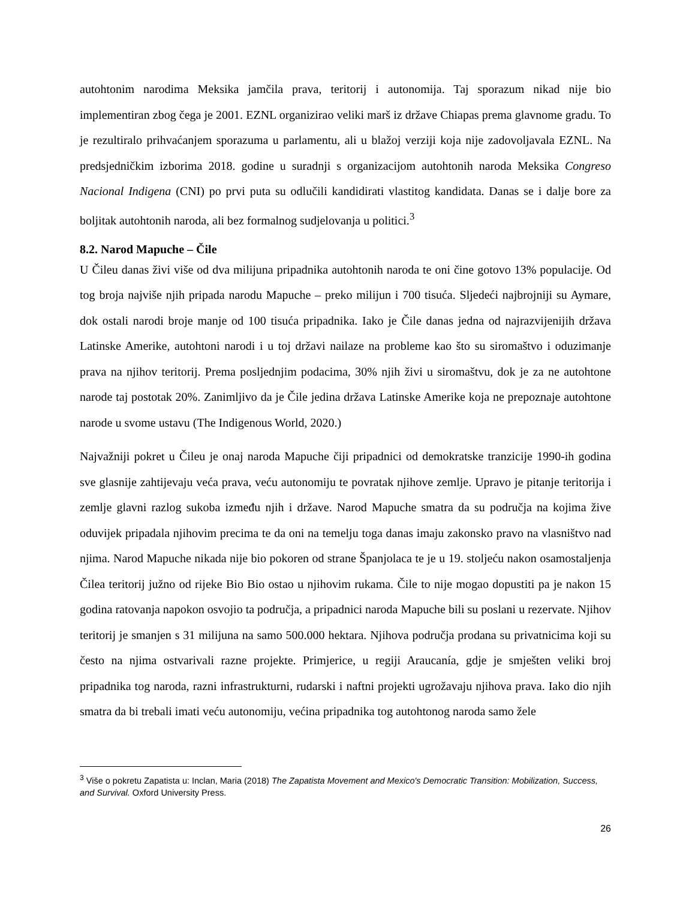autohtonim narodima Meksika jamčila prava, teritorij i autonomija. Taj sporazum nikad nije bio implementiran zbog čega je 2001. EZNL organizirao veliki marš iz države Chiapas prema glavnome gradu. To je rezultiralo prihvaćanjem sporazuma u parlamentu, ali u blažoj verziji koja nije zadovoljavala EZNL. Na predsjedničkim izborima 2018. godine u suradnji s organizacijom autohtonih naroda Meksika Congreso Nacional Indigena (CNI) po prvi puta su odlučili kandidirati vlastitog kandidata. Danas se i dalje bore za boljitak autohtonih naroda, ali bez formalnog sudjelovanja u politici.<sup>3</sup>
8.2. Narod Mapuche – Čile
U Čileu danas živi više od dva milijuna pripadnika autohtonih naroda te oni čine gotovo 13% populacije. Od tog broja najviše njih pripada narodu Mapuche – preko milijun i 700 tisuća. Sljedeći najbrojniji su Aymare, dok ostali narodi broje manje od 100 tisuća pripadnika. Iako je Čile danas jedna od najrazvijenijih država Latinske Amerike, autohtoni narodi i u toj državi nailaze na probleme kao što su siromaštvo i oduzimanje prava na njihov teritorij. Prema posljednjim podacima, 30% njih živi u siromaštvu, dok je za ne autohtone narode taj postotak 20%. Zanimljivo da je Čile jedina država Latinske Amerike koja ne prepoznaje autohtone narode u svome ustavu (The Indigenous World, 2020.)
Najvažniji pokret u Čileu je onaj naroda Mapuche čiji pripadnici od demokratske tranzicije 1990-ih godina sve glasnije zahtijevaju veća prava, veću autonomiju te povratak njihove zemlje. Upravo je pitanje teritorija i zemlje glavni razlog sukoba između njih i države. Narod Mapuche smatra da su područja na kojima žive oduvijek pripadala njihovim precima te da oni na temelju toga danas imaju zakonsko pravo na vlasništvo nad njima. Narod Mapuche nikada nije bio pokoren od strane Španjolaca te je u 19. stoljeću nakon osamostaljenja Čilea teritorij južno od rijeke Bio Bio ostao u njihovim rukama. Čile to nije mogao dopustiti pa je nakon 15 godina ratovanja napokon osvojio ta područja, a pripadnici naroda Mapuche bili su poslani u rezervate. Njihov teritorij je smanjen s 31 milijuna na samo 500.000 hektara. Njihova područja prodana su privatnicima koji su često na njima ostvarivali razne projekte. Primjerice, u regiji Araucanía, gdje je smješten veliki broj pripadnika tog naroda, razni infrastrukturni, rudarski i naftni projekti ugrožavaju njihova prava. Iako dio njih smatra da bi trebali imati veću autonomiju, većina pripadnika tog autohtonog naroda samo žele
<sup>3</sup> Više o pokretu Zapatista u: Inclan, Maria (2018) The Zapatista Movement and Mexico's Democratic Transition: Mobilization, Success, and Survival. Oxford University Press.
26